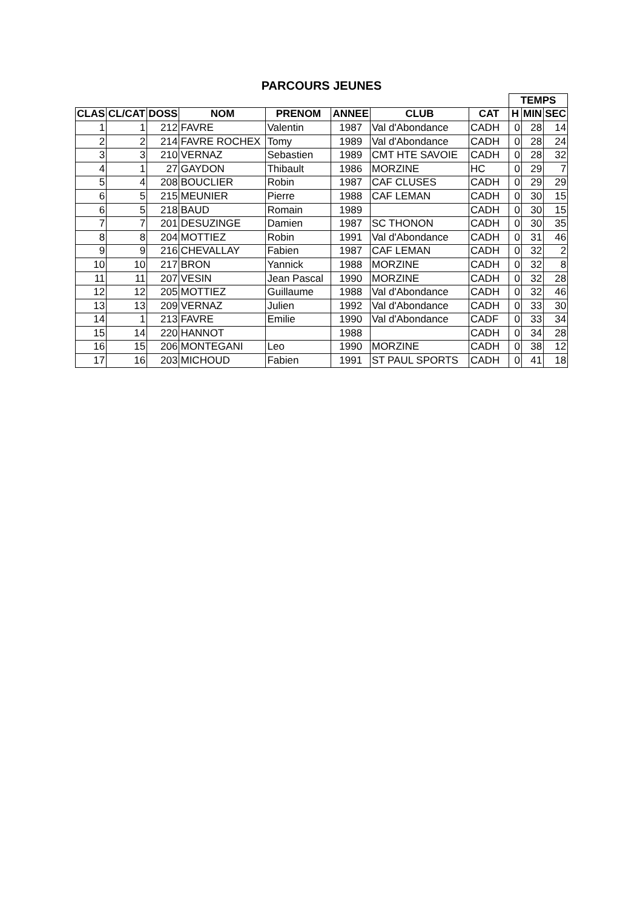PARCOURS JEUNES
| | | | | | | | | TEMPS | | |
| CLAS | CL/CAT | DOSS | NOM | PRENOM | ANNEE | CLUB | CAT | H | MIN | SEC |
| 1 | 1 | 212 | FAVRE | Valentin | 1987 | Val d'Abondance | CADH | 0 | 28 | 14 |
| 2 | 2 | 214 | FAVRE ROCHEX | Tomy | 1989 | Val d'Abondance | CADH | 0 | 28 | 24 |
| 3 | 3 | 210 | VERNAZ | Sebastien | 1989 | CMT HTE SAVOIE | CADH | 0 | 28 | 32 |
| 4 | 1 | 27 | GAYDON | Thibault | 1986 | MORZINE | HC | 0 | 29 | 7 |
| 5 | 4 | 208 | BOUCLIER | Robin | 1987 | CAF CLUSES | CADH | 0 | 29 | 29 |
| 6 | 5 | 215 | MEUNIER | Pierre | 1988 | CAF LEMAN | CADH | 0 | 30 | 15 |
| 6 | 5 | 218 | BAUD | Romain | 1989 | | CADH | 0 | 30 | 15 |
| 7 | 7 | 201 | DESUZINGE | Damien | 1987 | SC THONON | CADH | 0 | 30 | 35 |
| 8 | 8 | 204 | MOTTIEZ | Robin | 1991 | Val d'Abondance | CADH | 0 | 31 | 46 |
| 9 | 9 | 216 | CHEVALLAY | Fabien | 1987 | CAF LEMAN | CADH | 0 | 32 | 2 |
| 10 | 10 | 217 | BRON | Yannick | 1988 | MORZINE | CADH | 0 | 32 | 8 |
| 11 | 11 | 207 | VESIN | Jean Pascal | 1990 | MORZINE | CADH | 0 | 32 | 28 |
| 12 | 12 | 205 | MOTTIEZ | Guillaume | 1988 | Val d'Abondance | CADH | 0 | 32 | 46 |
| 13 | 13 | 209 | VERNAZ | Julien | 1992 | Val d'Abondance | CADH | 0 | 33 | 30 |
| 14 | 1 | 213 | FAVRE | Emilie | 1990 | Val d'Abondance | CADF | 0 | 33 | 34 |
| 15 | 14 | 220 | HANNOT | | 1988 | | CADH | 0 | 34 | 28 |
| 16 | 15 | 206 | MONTEGANI | Leo | 1990 | MORZINE | CADH | 0 | 38 | 12 |
| 17 | 16 | 203 | MICHOUD | Fabien | 1991 | ST PAUL SPORTS | CADH | 0 | 41 | 18 |